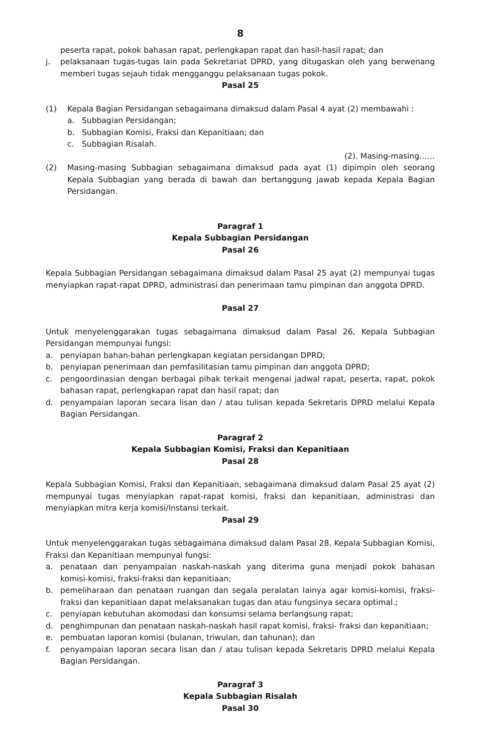8
peserta rapat, pokok bahasan rapat, perlengkapan rapat dan hasil-hasil rapat; dan
j. pelaksanaan tugas-tugas lain pada Sekretariat DPRD, yang ditugaskan oleh yang berwenang memberi tugas sejauh tidak mengganggu pelaksanaan tugas pokok.
Pasal 25
(1) Kepala Bagian Persidangan sebagaimana dimaksud dalam Pasal 4 ayat (2) membawahi :
a. Subbagian Persidangan;
b. Subbagian Komisi, Fraksi dan Kepanitiaan; dan
c. Subbagian Risalah.
(2). Masing-masing……
(2) Masing-masing Subbagian sebagaimana dimaksud pada ayat (1) dipimpin oleh seorang Kepala Subbagian yang berada di bawah dan bertanggung jawab kepada Kepala Bagian Persidangan.
Paragraf 1
Kepala Subbagian Persidangan
Pasal 26
Kepala Subbagian Persidangan sebagaimana dimaksud dalam Pasal 25 ayat (2) mempunyai tugas menyiapkan rapat-rapat DPRD, administrasi dan penerimaan tamu pimpinan dan anggota DPRD.
Pasal 27
Untuk menyelenggarakan tugas sebagaimana dimaksud dalam Pasal 26, Kepala Subbagian Persidangan mempunyai fungsi:
a. penyiapan bahan-bahan perlengkapan kegiatan persidangan DPRD;
b. penyiapan penerimaan dan pemfasilitasian tamu pimpinan dan anggota DPRD;
c. pengoordinasian dengan berbagai pihak terkait mengenai jadwal rapat, peserta, rapat, pokok bahasan rapat, perlengkapan rapat dan hasil rapat; dan
d. penyampaian laporan secara lisan dan / atau tulisan kepada Sekretaris DPRD melalui Kepala Bagian Persidangan.
Paragraf 2
Kepala Subbagian Komisi, Fraksi dan Kepanitiaan
Pasal 28
Kepala Subbagian Komisi, Fraksi dan Kepanitiaan, sebagaimana dimaksud dalam Pasal 25 ayat (2) mempunyai tugas menyiapkan rapat-rapat komisi, fraksi dan kepanitiaan, administrasi dan menyiapkan mitra kerja komisi/Instansi terkait.
Pasal 29
Untuk menyelenggarakan tugas sebagaimana dimaksud dalam Pasal 28, Kepala Subbagian Komisi, Fraksi dan Kepanitiaan mempunyai fungsi:
a. penataan dan penyampaian naskah-naskah yang diterima guna menjadi pokok bahasan komisi-komisi, fraksi-fraksi dan kepanitiaan;
b. pemeliharaan dan penataan ruangan dan segala peralatan lainya agar komisi-komisi, fraksi-fraksi dan kepanitiaan dapat melaksanakan tugas dan atau fungsinya secara optimal.;
c. penyiapan kebutuhan akomodasi dan konsumsi selama berlangsung rapat;
d. penghimpunan dan penataan naskah-naskah hasil rapat komisi, fraksi- fraksi dan kepanitiaan;
e. pembuatan laporan komisi (bulanan, triwulan, dan tahunan); dan
f. penyampaian laporan secara lisan dan / atau tulisan kepada Sekretaris DPRD melalui Kepala Bagian Persidangan.
Paragraf 3
Kepala Subbagian Risalah
Pasal 30